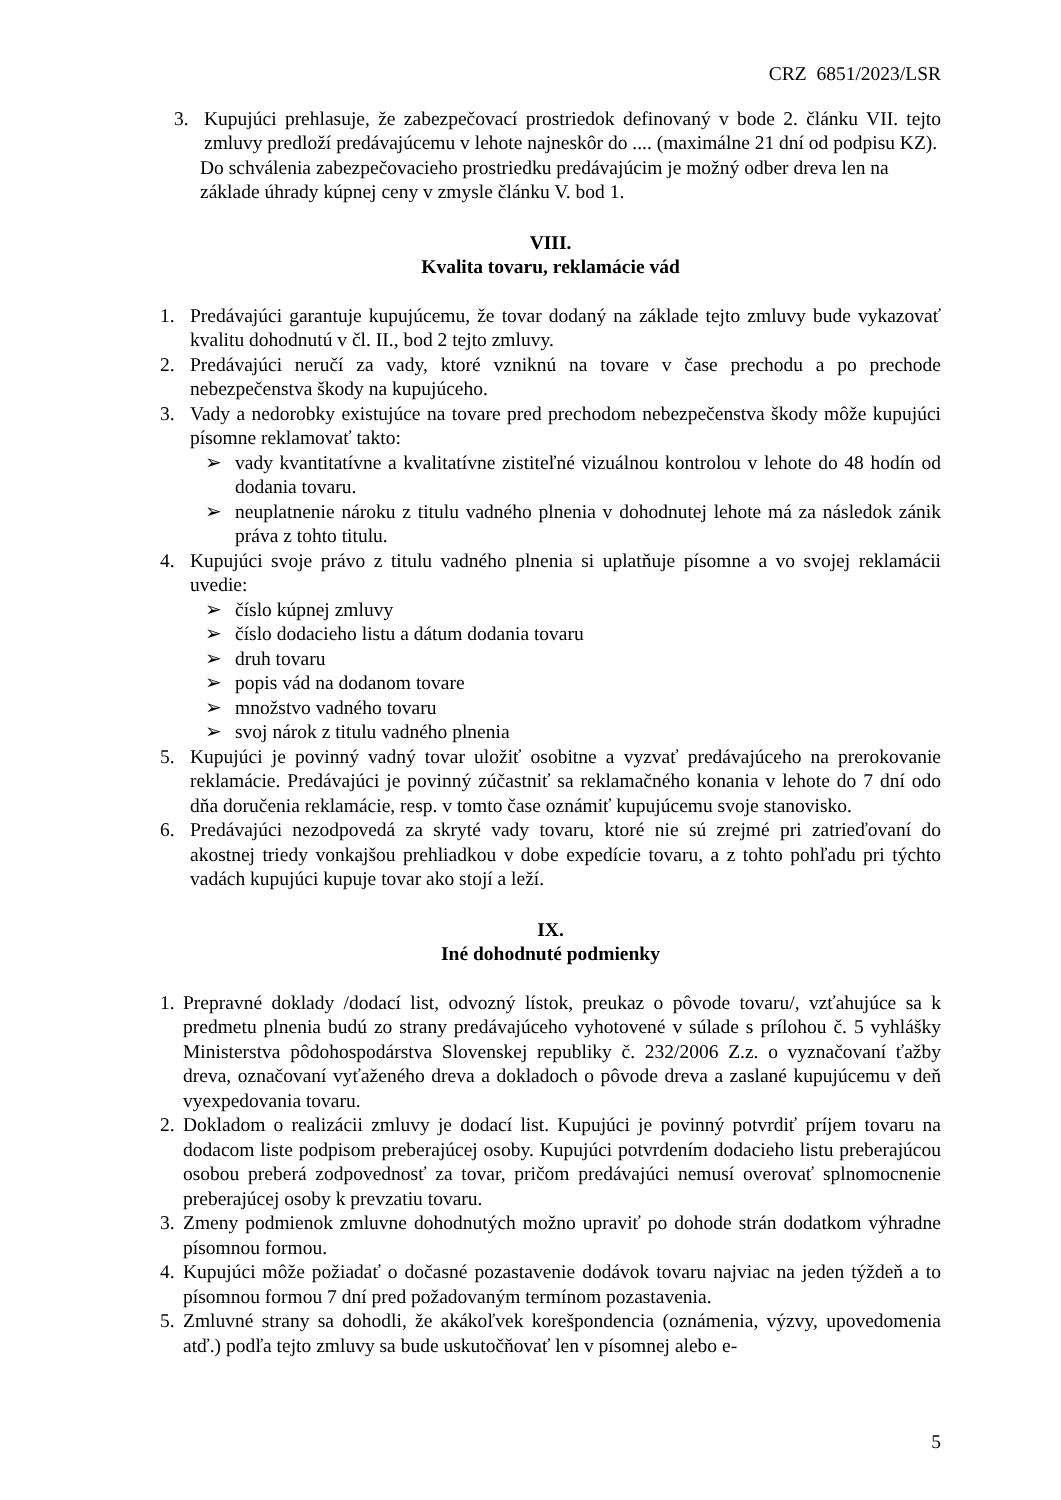CRZ 6851/2023/LSR
3. Kupujúci prehlasuje, že zabezpečovací prostriedok definovaný v bode 2. článku VII. tejto zmluvy predloží predávajúcemu v lehote najneskôr do .... (maximálne 21 dní od podpisu KZ).
Do schválenia zabezpečovacieho prostriedku predávajúcim je možný odber dreva len na základe úhrady kúpnej ceny v zmysle článku V. bod 1.
VIII.
Kvalita tovaru, reklamácie vád
1. Predávajúci garantuje kupujúcemu, že tovar dodaný na základe tejto zmluvy bude vykazovať kvalitu dohodnutú v čl. II., bod 2 tejto zmluvy.
2. Predávajúci neručí za vady, ktoré vzniknú na tovare v čase prechodu a po prechode nebezpečenstva škody na kupujúceho.
3. Vady a nedorobky existujúce na tovare pred prechodom nebezpečenstva škody môže kupujúci písomne reklamovať takto:
➢ vady kvantitatívne a kvalitatívne zistiteľné vizuálnou kontrolou v lehote do 48 hodín od dodania tovaru.
➢ neuplatnenie nároku z titulu vadného plnenia v dohodnutej lehote má za následok zánik práva z tohto titulu.
4. Kupujúci svoje právo z titulu vadného plnenia si uplatňuje písomne a vo svojej reklamácii uvedie:
➢ číslo kúpnej zmluvy
➢ číslo dodacieho listu a dátum dodania tovaru
➢ druh tovaru
➢ popis vád na dodanom tovare
➢ množstvo vadného tovaru
➢ svoj nárok z titulu vadného plnenia
5. Kupujúci je povinný vadný tovar uložiť osobitne a vyzvať predávajúceho na prerokovanie reklamácie. Predávajúci je povinný zúčastniť sa reklamačného konania v lehote do 7 dní odo dňa doručenia reklamácie, resp. v tomto čase oznámiť kupujúcemu svoje stanovisko.
6. Predávajúci nezodpovedá za skryté vady tovaru, ktoré nie sú zrejmé pri zatrieďovaní do akostnej triedy vonkajšou prehliadkou v dobe expedície tovaru, a z tohto pohľadu pri týchto vadách kupujúci kupuje tovar ako stojí a leží.
IX.
Iné dohodnuté podmienky
1. Prepravné doklady /dodací list, odvozný lístok, preukaz o pôvode tovaru/, vzťahujúce sa k predmetu plnenia budú zo strany predávajúceho vyhotovené v súlade s prílohou č. 5 vyhlášky Ministerstva pôdohospodárstva Slovenskej republiky č. 232/2006 Z.z. o vyznačovaní ťažby dreva, označovaní vyťaženého dreva a dokladoch o pôvode dreva a zaslané kupujúcemu v deň vyexpedovania tovaru.
2. Dokladom o realizácii zmluvy je dodací list. Kupujúci je povinný potvrdiť príjem tovaru na dodacom liste podpisom preberajúcej osoby. Kupujúci potvrdením dodacieho listu preberajúcou osobou preberá zodpovednosť za tovar, pričom predávajúci nemusí overovať splnomocnenie preberajúcej osoby k prevzatiu tovaru.
3. Zmeny podmienok zmluvne dohodnutých možno upraviť po dohode strán dodatkom výhradne písomnou formou.
4. Kupujúci môže požiadať o dočasné pozastavenie dodávok tovaru najviac na jeden týždeň a to písomnou formou 7 dní pred požadovaným termínom pozastavenia.
5. Zmluvné strany sa dohodli, že akákoľvek korešpondencia (oznámenia, výzvy, upovedomenia atď.) podľa tejto zmluvy sa bude uskutočňovať len v písomnej alebo e-
5